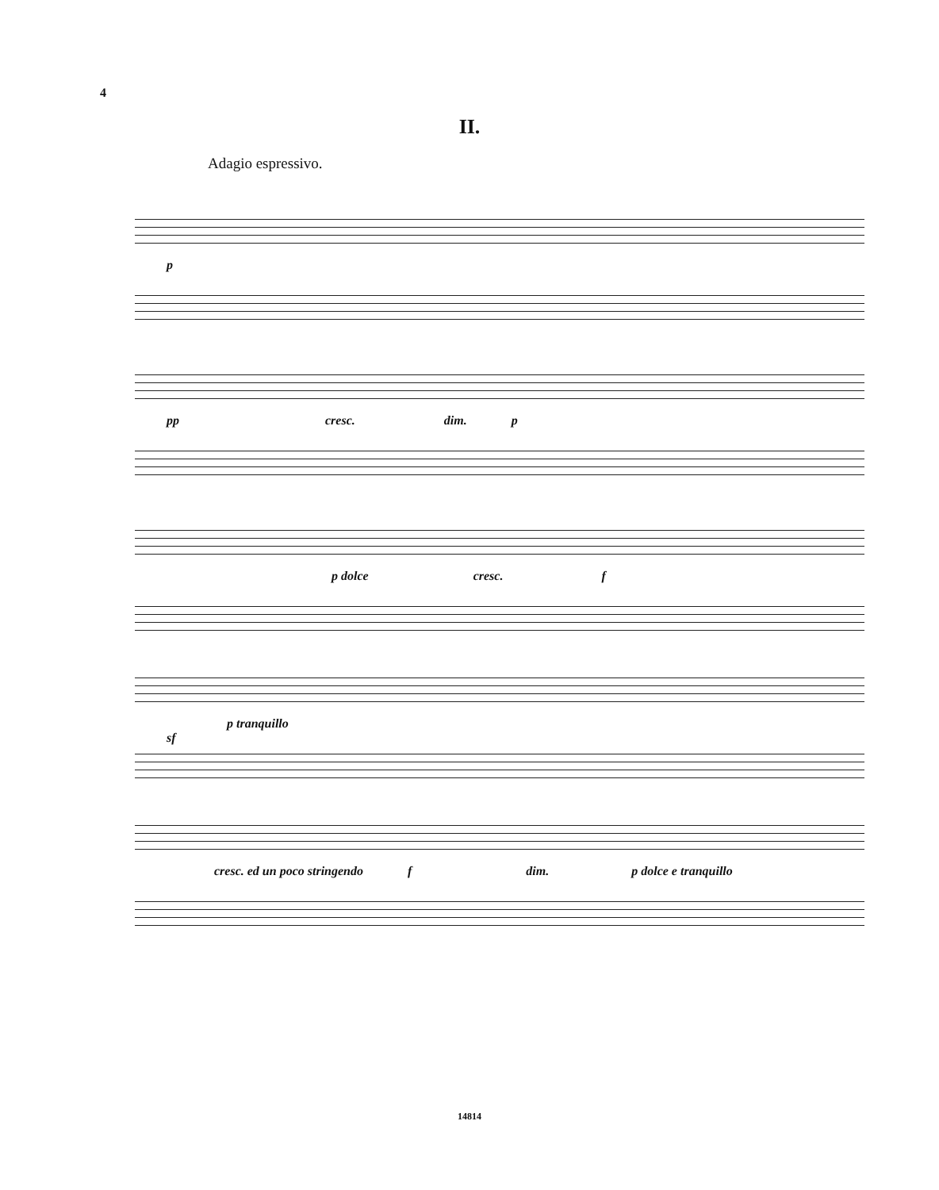4
II.
Adagio espressivo.
p
pp cresc. dim. p
p dolce cresc. f
p tranquillo
sf
cresc. ed un poco stringendo f dim. p dolce e tranquillo
14814